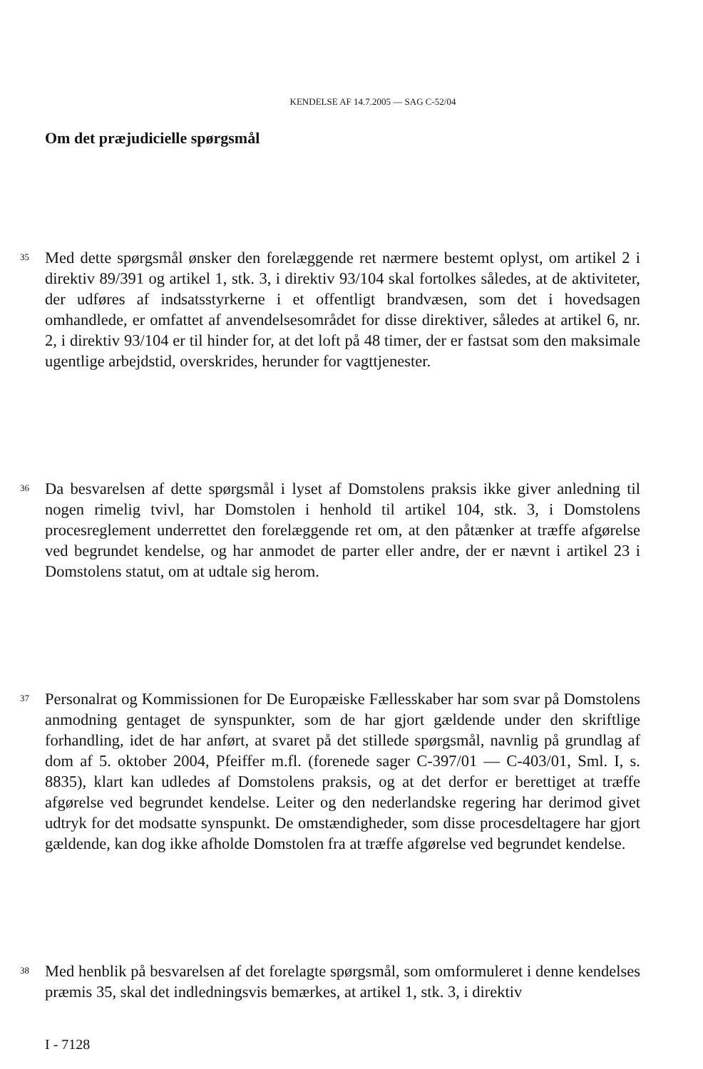KENDELSE AF 14.7.2005 — SAG C-52/04
Om det præjudicielle spørgsmål
35
Med dette spørgsmål ønsker den forelæggende ret nærmere bestemt oplyst, om artikel 2 i direktiv 89/391 og artikel 1, stk. 3, i direktiv 93/104 skal fortolkes således, at de aktiviteter, der udføres af indsatsstyrkerne i et offentligt brandvæsen, som det i hovedsagen omhandlede, er omfattet af anvendelsesområdet for disse direktiver, således at artikel 6, nr. 2, i direktiv 93/104 er til hinder for, at det loft på 48 timer, der er fastsat som den maksimale ugentlige arbejdstid, overskrides, herunder for vagttjenester.
36
Da besvarelsen af dette spørgsmål i lyset af Domstolens praksis ikke giver anledning til nogen rimelig tvivl, har Domstolen i henhold til artikel 104, stk. 3, i Domstolens procesreglement underrettet den forelæggende ret om, at den påtænker at træffe afgørelse ved begrundet kendelse, og har anmodet de parter eller andre, der er nævnt i artikel 23 i Domstolens statut, om at udtale sig herom.
37
Personalrat og Kommissionen for De Europæiske Fællesskaber har som svar på Domstolens anmodning gentaget de synspunkter, som de har gjort gældende under den skriftlige forhandling, idet de har anført, at svaret på det stillede spørgsmål, navnlig på grundlag af dom af 5. oktober 2004, Pfeiffer m.fl. (forenede sager C-397/01 — C-403/01, Sml. I, s. 8835), klart kan udledes af Domstolens praksis, og at det derfor er berettiget at træffe afgørelse ved begrundet kendelse. Leiter og den nederlandske regering har derimod givet udtryk for det modsatte synspunkt. De omstændigheder, som disse procesdeltagere har gjort gældende, kan dog ikke afholde Domstolen fra at træffe afgørelse ved begrundet kendelse.
38
Med henblik på besvarelsen af det forelagte spørgsmål, som omformuleret i denne kendelses præmis 35, skal det indledningsvis bemærkes, at artikel 1, stk. 3, i direktiv
I - 7128